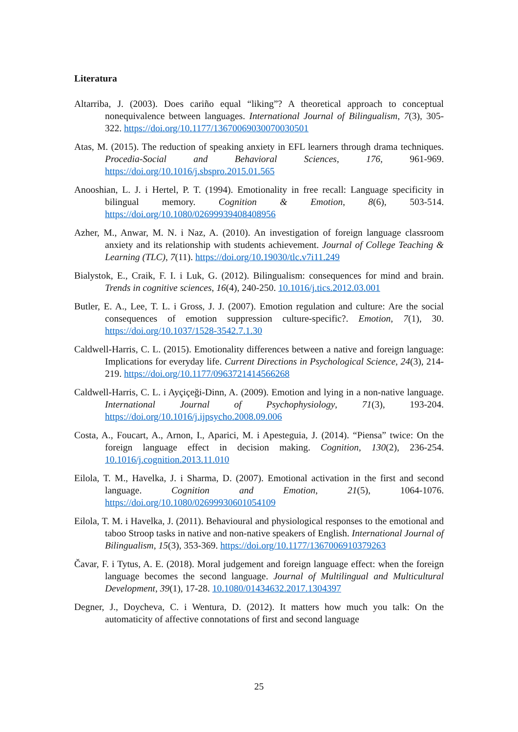Literatura
Altarriba, J. (2003). Does cariño equal “liking”? A theoretical approach to conceptual nonequivalence between languages. International Journal of Bilingualism, 7(3), 305-322. https://doi.org/10.1177/13670069030070030501
Atas, M. (2015). The reduction of speaking anxiety in EFL learners through drama techniques. Procedia-Social and Behavioral Sciences, 176, 961-969. https://doi.org/10.1016/j.sbspro.2015.01.565
Anooshian, L. J. i Hertel, P. T. (1994). Emotionality in free recall: Language specificity in bilingual memory. Cognition & Emotion, 8(6), 503-514. https://doi.org/10.1080/02699939408408956
Azher, M., Anwar, M. N. i Naz, A. (2010). An investigation of foreign language classroom anxiety and its relationship with students achievement. Journal of College Teaching & Learning (TLC), 7(11). https://doi.org/10.19030/tlc.v7i11.249
Bialystok, E., Craik, F. I. i Luk, G. (2012). Bilingualism: consequences for mind and brain. Trends in cognitive sciences, 16(4), 240-250. 10.1016/j.tics.2012.03.001
Butler, E. A., Lee, T. L. i Gross, J. J. (2007). Emotion regulation and culture: Are the social consequences of emotion suppression culture-specific?. Emotion, 7(1), 30. https://doi.org/10.1037/1528-3542.7.1.30
Caldwell-Harris, C. L. (2015). Emotionality differences between a native and foreign language: Implications for everyday life. Current Directions in Psychological Science, 24(3), 214-219. https://doi.org/10.1177/0963721414566268
Caldwell-Harris, C. L. i Ayçiçeği-Dinn, A. (2009). Emotion and lying in a non-native language. International Journal of Psychophysiology, 71(3), 193-204. https://doi.org/10.1016/j.ijpsycho.2008.09.006
Costa, A., Foucart, A., Arnon, I., Aparici, M. i Apesteguia, J. (2014). “Piensa” twice: On the foreign language effect in decision making. Cognition, 130(2), 236-254. 10.1016/j.cognition.2013.11.010
Eilola, T. M., Havelka, J. i Sharma, D. (2007). Emotional activation in the first and second language. Cognition and Emotion, 21(5), 1064-1076. https://doi.org/10.1080/02699930601054109
Eilola, T. M. i Havelka, J. (2011). Behavioural and physiological responses to the emotional and taboo Stroop tasks in native and non-native speakers of English. International Journal of Bilingualism, 15(3), 353-369. https://doi.org/10.1177/1367006910379263
Čavar, F. i Tytus, A. E. (2018). Moral judgement and foreign language effect: when the foreign language becomes the second language. Journal of Multilingual and Multicultural Development, 39(1), 17-28. 10.1080/01434632.2017.1304397
Degner, J., Doycheva, C. i Wentura, D. (2012). It matters how much you talk: On the automaticity of affective connotations of first and second language
25